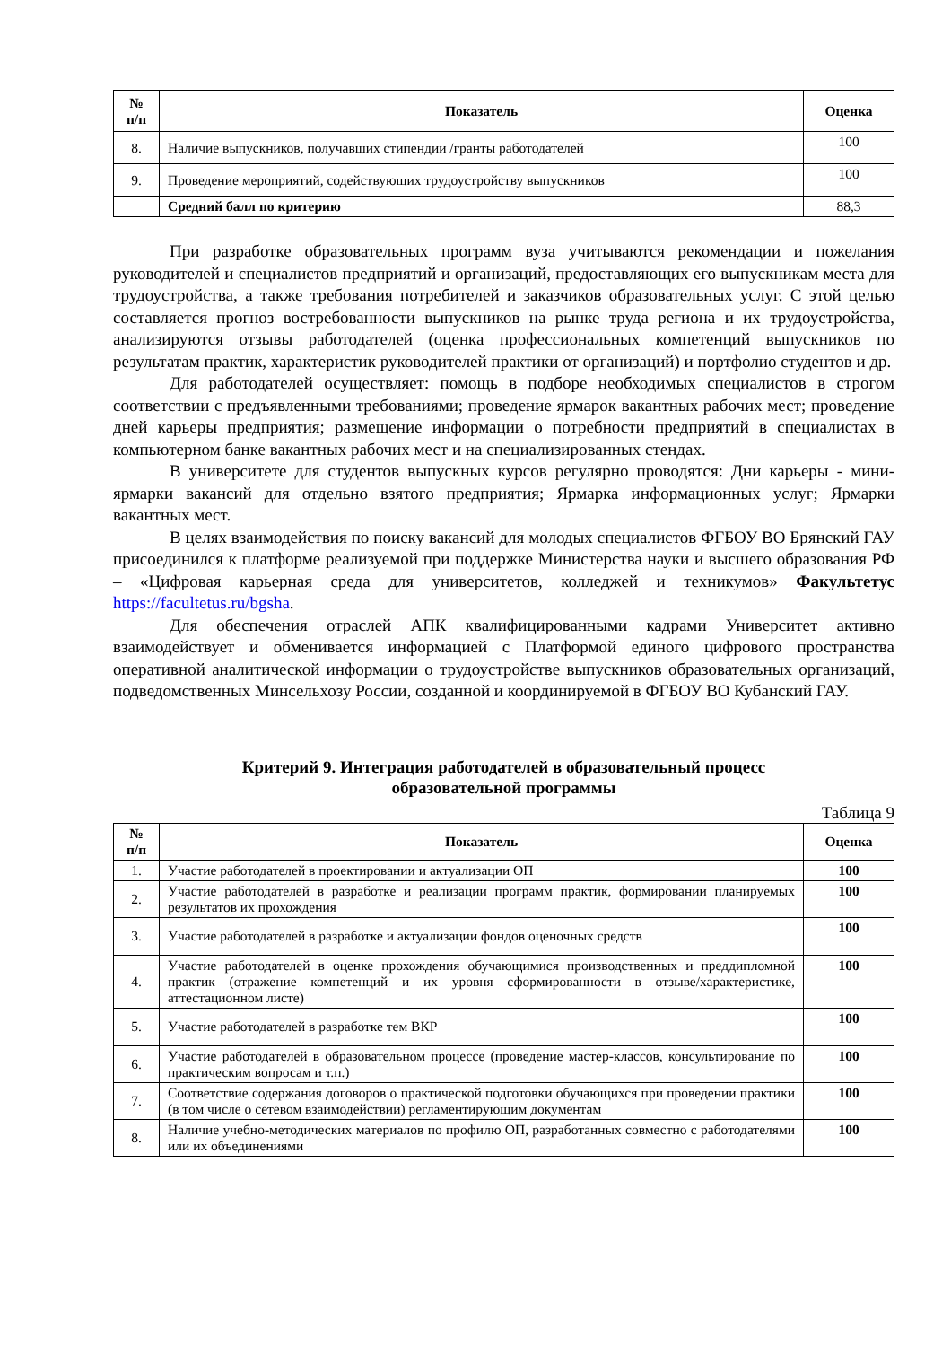| № п/п | Показатель | Оценка |
| --- | --- | --- |
| 8. | Наличие выпускников, получавших стипендии /гранты работодателей | 100 |
| 9. | Проведение мероприятий, содействующих трудоустройству выпускников | 100 |
| | Средний балл по критерию | 88,3 |
При разработке образовательных программ вуза учитываются рекомендации и пожелания руководителей и специалистов предприятий и организаций, предоставляющих его выпускникам места для трудоустройства, а также требования потребителей и заказчиков образовательных услуг. С этой целью составляется прогноз востребованности выпускников на рынке труда региона и их трудоустройства, анализируются отзывы работодателей (оценка профессиональных компетенций выпускников по результатам практик, характеристик руководителей практики от организаций) и портфолио студентов и др.
Для работодателей осуществляет: помощь в подборе необходимых специалистов в строгом соответствии с предъявленными требованиями; проведение ярмарок вакантных рабочих мест; проведение дней карьеры предприятия; размещение информации о потребности предприятий в специалистах в компьютерном банке вакантных рабочих мест и на специализированных стендах.
В университете для студентов выпускных курсов регулярно проводятся: Дни карьеры - мини-ярмарки вакансий для отдельно взятого предприятия; Ярмарка информационных услуг; Ярмарки вакантных мест.
В целях взаимодействия по поиску вакансий для молодых специалистов ФГБОУ ВО Брянский ГАУ присоединился к платформе реализуемой при поддержке Министерства науки и высшего образования РФ – «Цифровая карьерная среда для университетов, колледжей и техникумов» Факультетус https://facultetus.ru/bgsha.
Для обеспечения отраслей АПК квалифицированными кадрами Университет активно взаимодействует и обменивается информацией с Платформой единого цифрового пространства оперативной аналитической информации о трудоустройстве выпускников образовательных организаций, подведомственных Минсельхозу России, созданной и координируемой в ФГБОУ ВО Кубанский ГАУ.
Критерий 9. Интеграция работодателей в образовательный процесс
образовательной программы
Таблица 9
| № п/п | Показатель | Оценка |
| --- | --- | --- |
| 1. | Участие работодателей в проектировании и актуализации ОП | 100 |
| 2. | Участие работодателей в разработке и реализации программ практик, формировании планируемых результатов их прохождения | 100 |
| 3. | Участие работодателей в разработке и актуализации фондов оценочных средств | 100 |
| 4. | Участие работодателей в оценке прохождения обучающимися производственных и преддипломной практик (отражение компетенций и их уровня сформированности в отзыве/характеристике, аттестационном листе) | 100 |
| 5. | Участие работодателей в разработке тем ВКР | 100 |
| 6. | Участие работодателей в образовательном процессе (проведение мастер-классов, консультирование по практическим вопросам и т.п.) | 100 |
| 7. | Соответствие содержания договоров о практической подготовки обучающихся при проведении практики (в том числе о сетевом взаимодействии) регламентирующим документам | 100 |
| 8. | Наличие учебно-методических материалов по профилю ОП, разработанных совместно с работодателями или их объединениями | 100 |